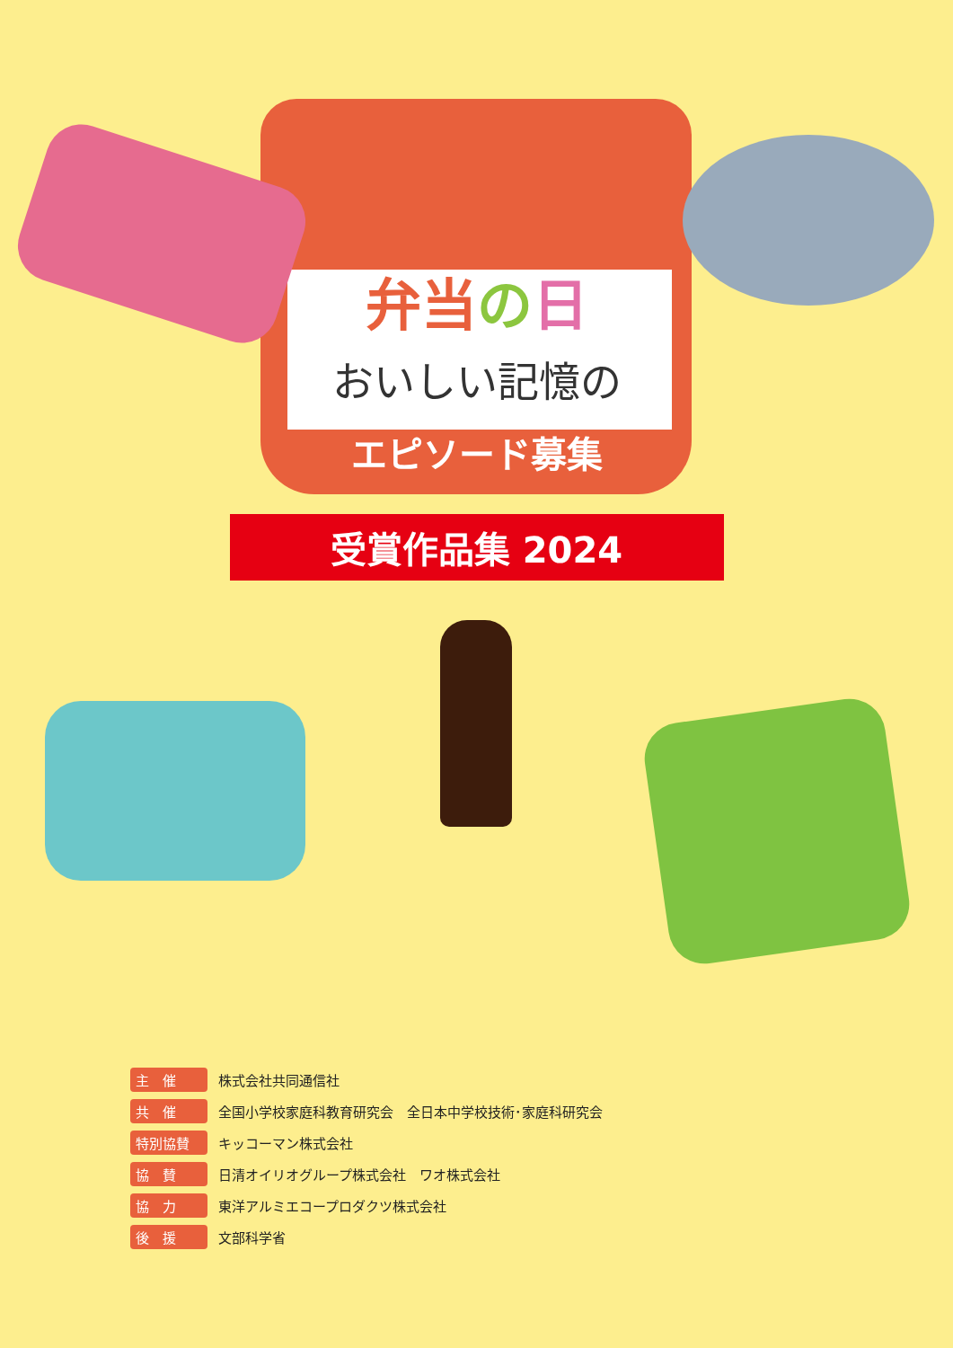弁当の日
おいしい記憶の
エピソード募集
受賞作品集 2024
| 主 催 | 株式会社共同通信社 |
| 共 催 | 全国小学校家庭科教育研究会 全日本中学校技術･家庭科研究会 |
| 特別協賛 | キッコーマン株式会社 |
| 協 賛 | 日清オイリオグループ株式会社 ワオ株式会社 |
| 協 力 | 東洋アルミエコープロダクツ株式会社 |
| 後 援 | 文部科学省 |